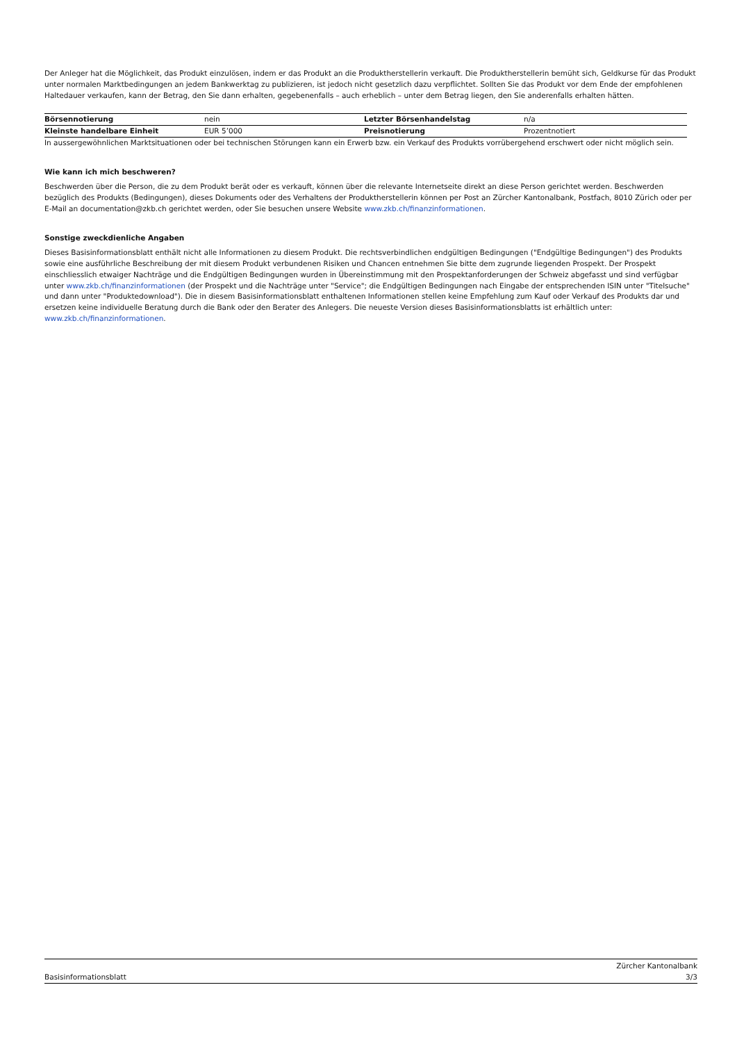Der Anleger hat die Möglichkeit, das Produkt einzulösen, indem er das Produkt an die Produktherstellerin verkauft. Die Produktherstellerin bemüht sich, Geldkurse für das Produkt unter normalen Marktbedingungen an jedem Bankwerktag zu publizieren, ist jedoch nicht gesetzlich dazu verpflichtet. Sollten Sie das Produkt vor dem Ende der empfohlenen Haltedauer verkaufen, kann der Betrag, den Sie dann erhalten, gegebenenfalls – auch erheblich – unter dem Betrag liegen, den Sie anderenfalls erhalten hätten.
| Börsennotierung | nein | Letzter Börsenhandelstag | n/a |
| Kleinste handelbare Einheit | EUR 5’000 | Preisnotierung | Prozentnotiert |
In aussergewöhnlichen Marktsituationen oder bei technischen Störungen kann ein Erwerb bzw. ein Verkauf des Produkts vorrübergehend erschwert oder nicht möglich sein.
Wie kann ich mich beschweren?
Beschwerden über die Person, die zu dem Produkt berät oder es verkauft, können über die relevante Internetseite direkt an diese Person gerichtet werden. Beschwerden bezüglich des Produkts (Bedingungen), dieses Dokuments oder des Verhaltens der Produktherstellerin können per Post an Zürcher Kantonalbank, Postfach, 8010 Zürich oder per E-Mail an documentation@zkb.ch gerichtet werden, oder Sie besuchen unsere Website www.zkb.ch/finanzinformationen.
Sonstige zweckdienliche Angaben
Dieses Basisinformationsblatt enthält nicht alle Informationen zu diesem Produkt. Die rechtsverbindlichen endgültigen Bedingungen ("Endgültige Bedingungen") des Produkts sowie eine ausführliche Beschreibung der mit diesem Produkt verbundenen Risiken und Chancen entnehmen Sie bitte dem zugrunde liegenden Prospekt. Der Prospekt einschliesslich etwaiger Nachträge und die Endgültigen Bedingungen wurden in Übereinstimmung mit den Prospektanforderungen der Schweiz abgefasst und sind verfügbar unter www.zkb.ch/finanzinformationen (der Prospekt und die Nachträge unter "Service"; die Endgültigen Bedingungen nach Eingabe der entsprechenden ISIN unter "Titelsuche" und dann unter "Produktedownload"). Die in diesem Basisinformationsblatt enthaltenen Informationen stellen keine Empfehlung zum Kauf oder Verkauf des Produkts dar und ersetzen keine individuelle Beratung durch die Bank oder den Berater des Anlegers. Die neueste Version dieses Basisinformationsblatts ist erhältlich unter: www.zkb.ch/finanzinformationen.
Basisinformationsblatt Zürcher Kantonalbank
3/3